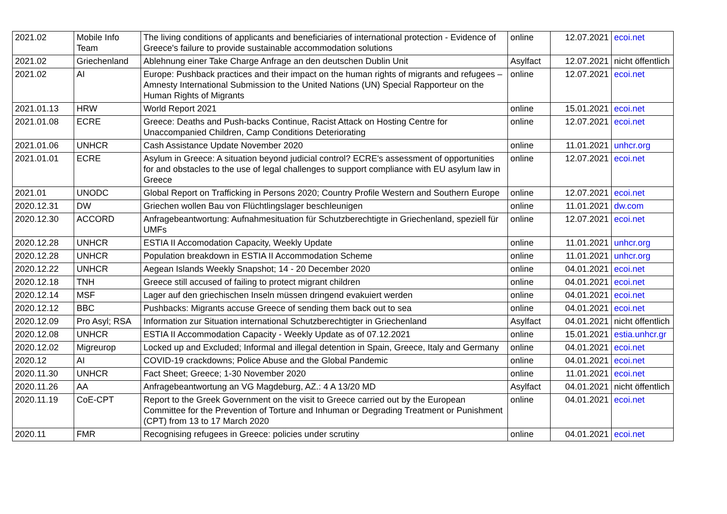| 2021.02 | Mobile Info Team | The living conditions of applicants and beneficiaries of international protection - Evidence of Greece's failure to provide sustainable accommodation solutions | online | 12.07.2021 | ecoi.net |
| 2021.02 | Griechenland | Ablehnung einer Take Charge Anfrage an den deutschen Dublin Unit | Asylfact | 12.07.2021 | nicht öffentlich |
| 2021.02 | AI | Europe: Pushback practices and their impact on the human rights of migrants and refugees – Amnesty International Submission to the United Nations (UN) Special Rapporteur on the Human Rights of Migrants | online | 12.07.2021 | ecoi.net |
| 2021.01.13 | HRW | World Report 2021 | online | 15.01.2021 | ecoi.net |
| 2021.01.08 | ECRE | Greece: Deaths and Push-backs Continue, Racist Attack on Hosting Centre for Unaccompanied Children, Camp Conditions Deteriorating | online | 12.07.2021 | ecoi.net |
| 2021.01.06 | UNHCR | Cash Assistance Update November 2020 | online | 11.01.2021 | unhcr.org |
| 2021.01.01 | ECRE | Asylum in Greece: A situation beyond judicial control? ECRE's assessment of opportunities for and obstacles to the use of legal challenges to support compliance with EU asylum law in Greece | online | 12.07.2021 | ecoi.net |
| 2021.01 | UNODC | Global Report on Trafficking in Persons 2020; Country Profile Western and Southern Europe | online | 12.07.2021 | ecoi.net |
| 2020.12.31 | DW | Griechen wollen Bau von Flüchtlingslager beschleunigen | online | 11.01.2021 | dw.com |
| 2020.12.30 | ACCORD | Anfragebeantwortung: Aufnahmesituation für Schutzberechtigte in Griechenland, speziell für UMFs | online | 12.07.2021 | ecoi.net |
| 2020.12.28 | UNHCR | ESTIA II Accomodation Capacity, Weekly Update | online | 11.01.2021 | unhcr.org |
| 2020.12.28 | UNHCR | Population breakdown in ESTIA II Accommodation Scheme | online | 11.01.2021 | unhcr.org |
| 2020.12.22 | UNHCR | Aegean Islands Weekly Snapshot; 14 - 20 December 2020 | online | 04.01.2021 | ecoi.net |
| 2020.12.18 | TNH | Greece still accused of failing to protect migrant children | online | 04.01.2021 | ecoi.net |
| 2020.12.14 | MSF | Lager auf den griechischen Inseln müssen dringend evakuiert werden | online | 04.01.2021 | ecoi.net |
| 2020.12.12 | BBC | Pushbacks: Migrants accuse Greece of sending them back out to sea | online | 04.01.2021 | ecoi.net |
| 2020.12.09 | Pro Asyl; RSA | Information zur Situation international Schutzberechtigter in Griechenland | Asylfact | 04.01.2021 | nicht öffentlich |
| 2020.12.08 | UNHCR | ESTIA II Accommodation Capacity - Weekly Update as of 07.12.2021 | online | 15.01.2021 | estia.unhcr.gr |
| 2020.12.02 | Migreurop | Locked up and Excluded; Informal and illegal detention in Spain, Greece, Italy and Germany | online | 04.01.2021 | ecoi.net |
| 2020.12 | AI | COVID-19 crackdowns; Police Abuse and the Global Pandemic | online | 04.01.2021 | ecoi.net |
| 2020.11.30 | UNHCR | Fact Sheet; Greece; 1-30 November 2020 | online | 11.01.2021 | ecoi.net |
| 2020.11.26 | AA | Anfragebeantwortung an VG Magdeburg, AZ.: 4 A 13/20 MD | Asylfact | 04.01.2021 | nicht öffentlich |
| 2020.11.19 | CoE-CPT | Report to the Greek Government on the visit to Greece carried out by the European Committee for the Prevention of Torture and Inhuman or Degrading Treatment or Punishment (CPT) from 13 to 17 March 2020 | online | 04.01.2021 | ecoi.net |
| 2020.11 | FMR | Recognising refugees in Greece: policies under scrutiny | online | 04.01.2021 | ecoi.net |